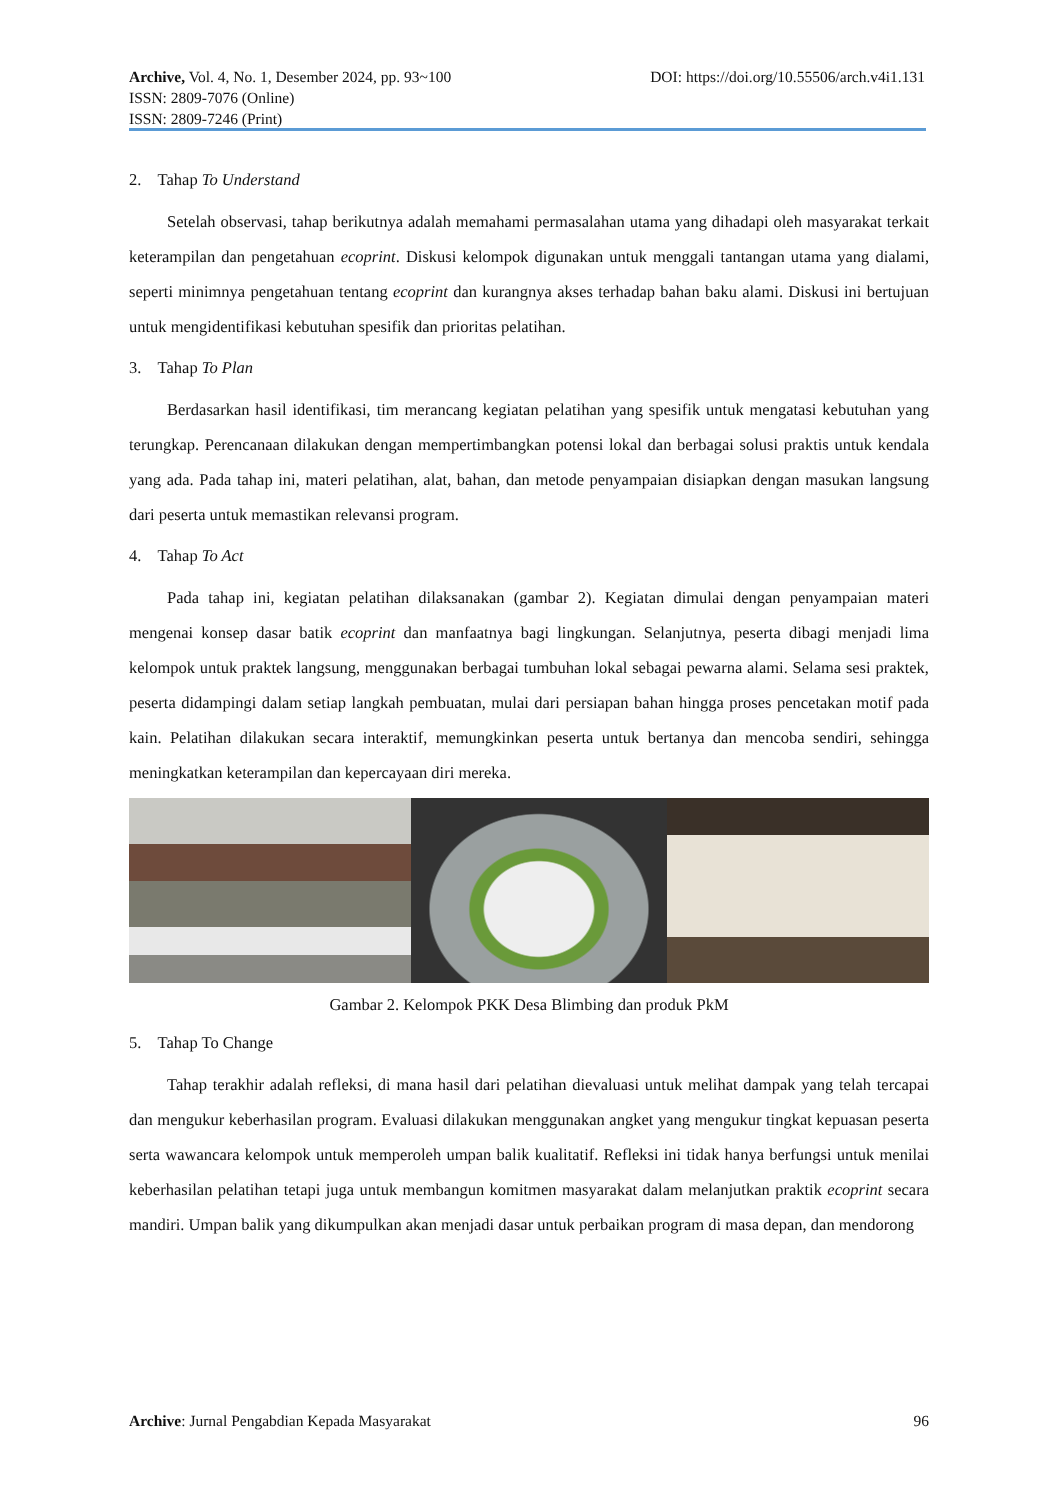Archive, Vol. 4, No. 1, Desember 2024, pp. 93~100 DOI: https://doi.org/10.55506/arch.v4i1.131
ISSN: 2809-7076 (Online)
ISSN: 2809-7246 (Print)
2. Tahap To Understand
Setelah observasi, tahap berikutnya adalah memahami permasalahan utama yang dihadapi oleh masyarakat terkait keterampilan dan pengetahuan ecoprint. Diskusi kelompok digunakan untuk menggali tantangan utama yang dialami, seperti minimnya pengetahuan tentang ecoprint dan kurangnya akses terhadap bahan baku alami. Diskusi ini bertujuan untuk mengidentifikasi kebutuhan spesifik dan prioritas pelatihan.
3. Tahap To Plan
Berdasarkan hasil identifikasi, tim merancang kegiatan pelatihan yang spesifik untuk mengatasi kebutuhan yang terungkap. Perencanaan dilakukan dengan mempertimbangkan potensi lokal dan berbagai solusi praktis untuk kendala yang ada. Pada tahap ini, materi pelatihan, alat, bahan, dan metode penyampaian disiapkan dengan masukan langsung dari peserta untuk memastikan relevansi program.
4. Tahap To Act
Pada tahap ini, kegiatan pelatihan dilaksanakan (gambar 2). Kegiatan dimulai dengan penyampaian materi mengenai konsep dasar batik ecoprint dan manfaatnya bagi lingkungan. Selanjutnya, peserta dibagi menjadi lima kelompok untuk praktek langsung, menggunakan berbagai tumbuhan lokal sebagai pewarna alami. Selama sesi praktek, peserta didampingi dalam setiap langkah pembuatan, mulai dari persiapan bahan hingga proses pencetakan motif pada kain. Pelatihan dilakukan secara interaktif, memungkinkan peserta untuk bertanya dan mencoba sendiri, sehingga meningkatkan keterampilan dan kepercayaan diri mereka.
Gambar 2. Kelompok PKK Desa Blimbing dan produk PkM
5. Tahap To Change
Tahap terakhir adalah refleksi, di mana hasil dari pelatihan dievaluasi untuk melihat dampak yang telah tercapai dan mengukur keberhasilan program. Evaluasi dilakukan menggunakan angket yang mengukur tingkat kepuasan peserta serta wawancara kelompok untuk memperoleh umpan balik kualitatif. Refleksi ini tidak hanya berfungsi untuk menilai keberhasilan pelatihan tetapi juga untuk membangun komitmen masyarakat dalam melanjutkan praktik ecoprint secara mandiri. Umpan balik yang dikumpulkan akan menjadi dasar untuk perbaikan program di masa depan, dan mendorong
Archive: Jurnal Pengabdian Kepada Masyarakat 96